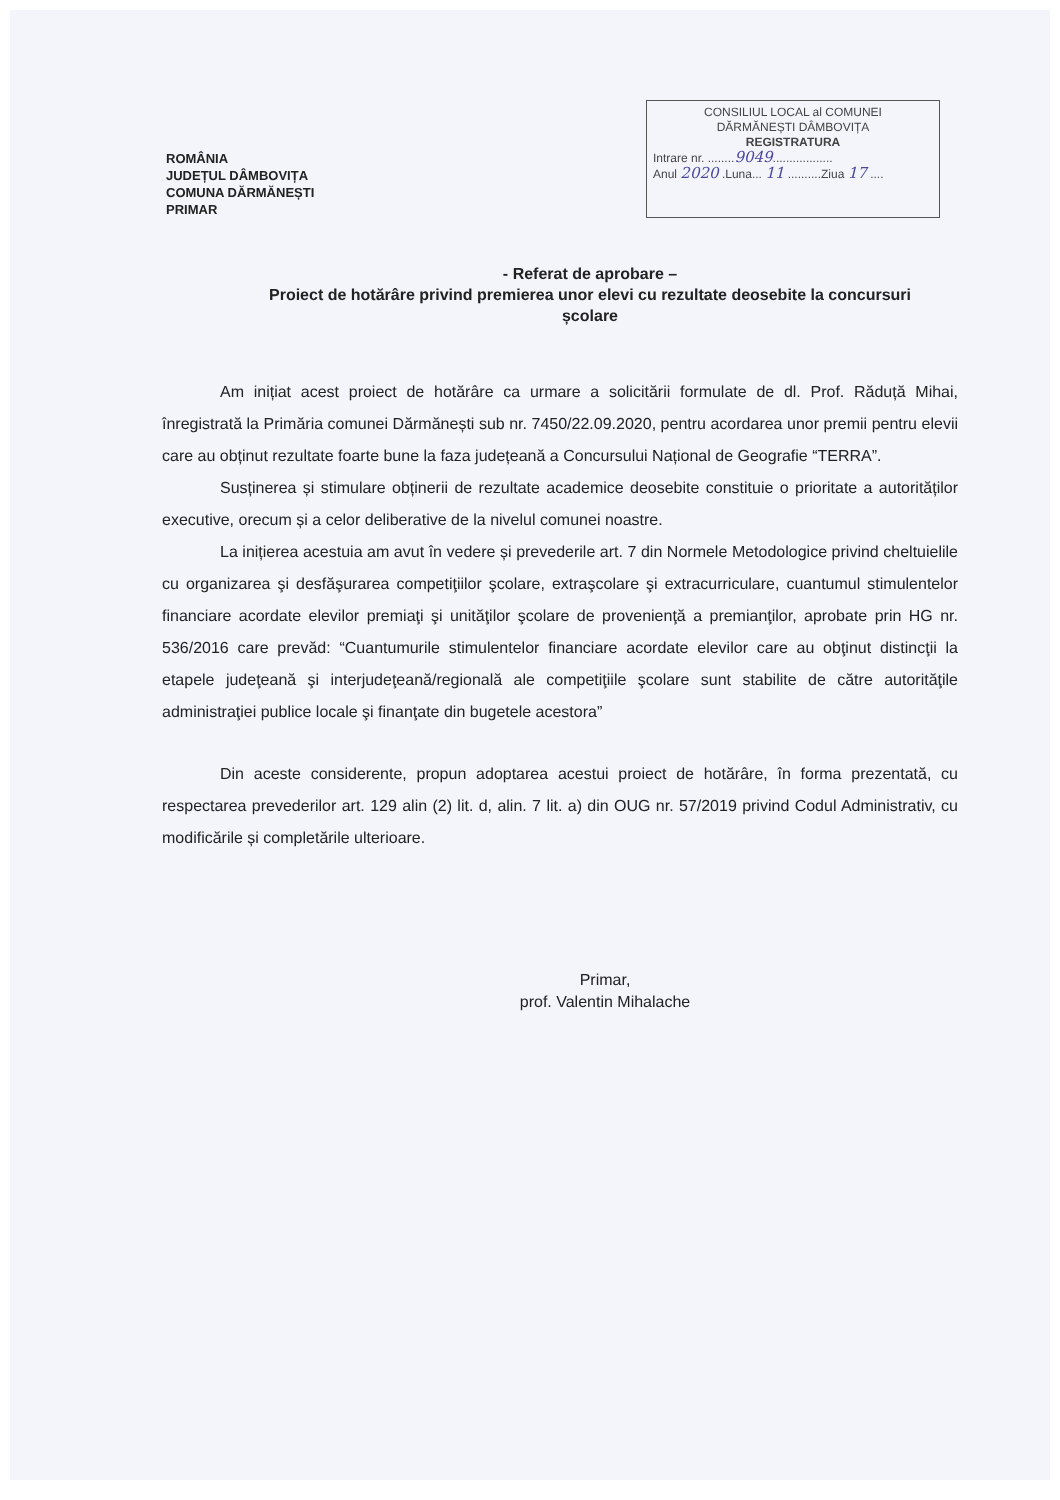ROMÂNIA
JUDEȚUL DÂMBOVIȚA
COMUNA DĂRMĂNEȘTI
PRIMAR
CONSILIUL LOCAL al COMUNEI
DĂRMĂNEȘTI DÂMBOVIȚA
REGISTRATURA
Intrare nr. ........9049..................
Anul 2020 .Luna... 11 ..........Ziua 17 ....
- Referat de aprobare –
Proiect de hotărâre privind premierea unor elevi cu rezultate deosebite la concursuri școlare
Am inițiat acest proiect de hotărâre ca urmare a solicitării formulate de dl. Prof. Răduță Mihai, înregistrată la Primăria comunei Dărmănești sub nr. 7450/22.09.2020, pentru acordarea unor premii pentru elevii care au obținut rezultate foarte bune la faza județeană a Concursului Național de Geografie “TERRA”.
Susținerea și stimulare obținerii de rezultate academice deosebite constituie o prioritate a autorităților executive, orecum și a celor deliberative de la nivelul comunei noastre.
La inițierea acestuia am avut în vedere și prevederile art. 7 din Normele Metodologice privind cheltuielile cu organizarea şi desfăşurarea competiţiilor şcolare, extraşcolare şi extracurriculare, cuantumul stimulentelor financiare acordate elevilor premiaţi şi unităţilor şcolare de provenienţă a premianţilor, aprobate prin HG nr. 536/2016 care prevăd: “Cuantumurile stimulentelor financiare acordate elevilor care au obţinut distincţii la etapele judeţeană şi interjudeţeană/regională ale competiţiile şcolare sunt stabilite de către autorităţile administraţiei publice locale şi finanţate din bugetele acestora”
Din aceste considerente, propun adoptarea acestui proiect de hotărâre, în forma prezentată, cu respectarea prevederilor art. 129 alin (2) lit. d, alin. 7 lit. a) din OUG nr. 57/2019 privind Codul Administrativ, cu modificările și completările ulterioare.
Primar,
prof. Valentin Mihalache